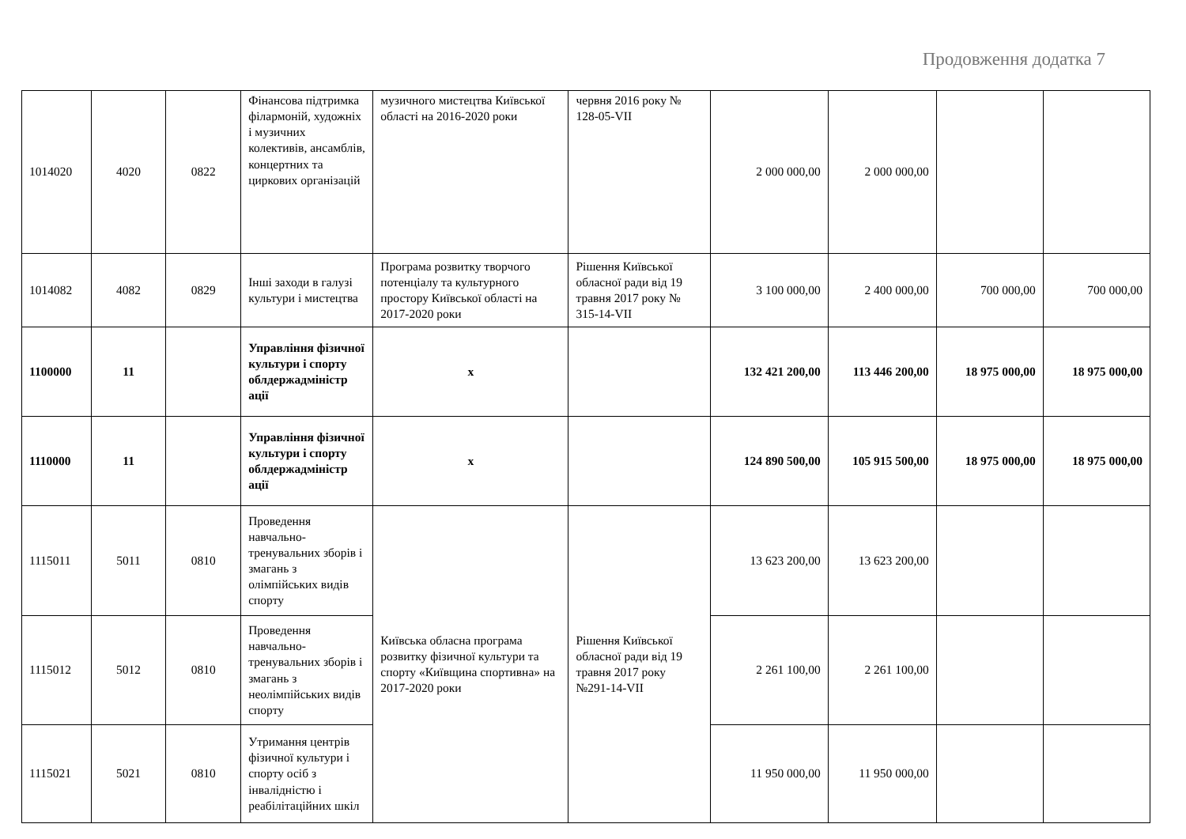Продовження додатка 7
| 1014020 | 4020 | 0822 | Фінансова підтримка філармоній, художніх і музичних колективів, ансамблів, концертних та циркових організацій | музичного мистецтва Київської області на 2016-2020 роки | червня 2016 року № 128-05-VII | 2 000 000,00 | 2 000 000,00 | | |
| 1014082 | 4082 | 0829 | Інші заходи в галузі культури і мистецтва | Програма розвитку творчого потенціалу та культурного простору Київської області на 2017-2020 роки | Рішення Київської обласної ради від 19 травня 2017 року № 315-14-VII | 3 100 000,00 | 2 400 000,00 | 700 000,00 | 700 000,00 |
| 1100000 | 11 | | Управління фізичної культури і спорту облдержадміністр ації | х | | 132 421 200,00 | 113 446 200,00 | 18 975 000,00 | 18 975 000,00 |
| 1110000 | 11 | | Управління фізичної культури і спорту облдержадміністр ації | х | | 124 890 500,00 | 105 915 500,00 | 18 975 000,00 | 18 975 000,00 |
| 1115011 | 5011 | 0810 | Проведення навчально-тренувальних зборів і змагань з олімпійських видів спорту | Київська обласна програма розвитку фізичної культури та спорту «Київщина спортивна» на 2017-2020 роки | Рішення Київської обласної ради від 19 травня 2017 року №291-14-VII | 13 623 200,00 | 13 623 200,00 | | |
| 1115012 | 5012 | 0810 | Проведення навчально-тренувальних зборів і змагань з неолімпійських видів спорту | | | 2 261 100,00 | 2 261 100,00 | | |
| 1115021 | 5021 | 0810 | Утримання центрів фізичної культури і спорту осіб з інвалідністю і реабілітаційних шкіл | | | 11 950 000,00 | 11 950 000,00 | | |